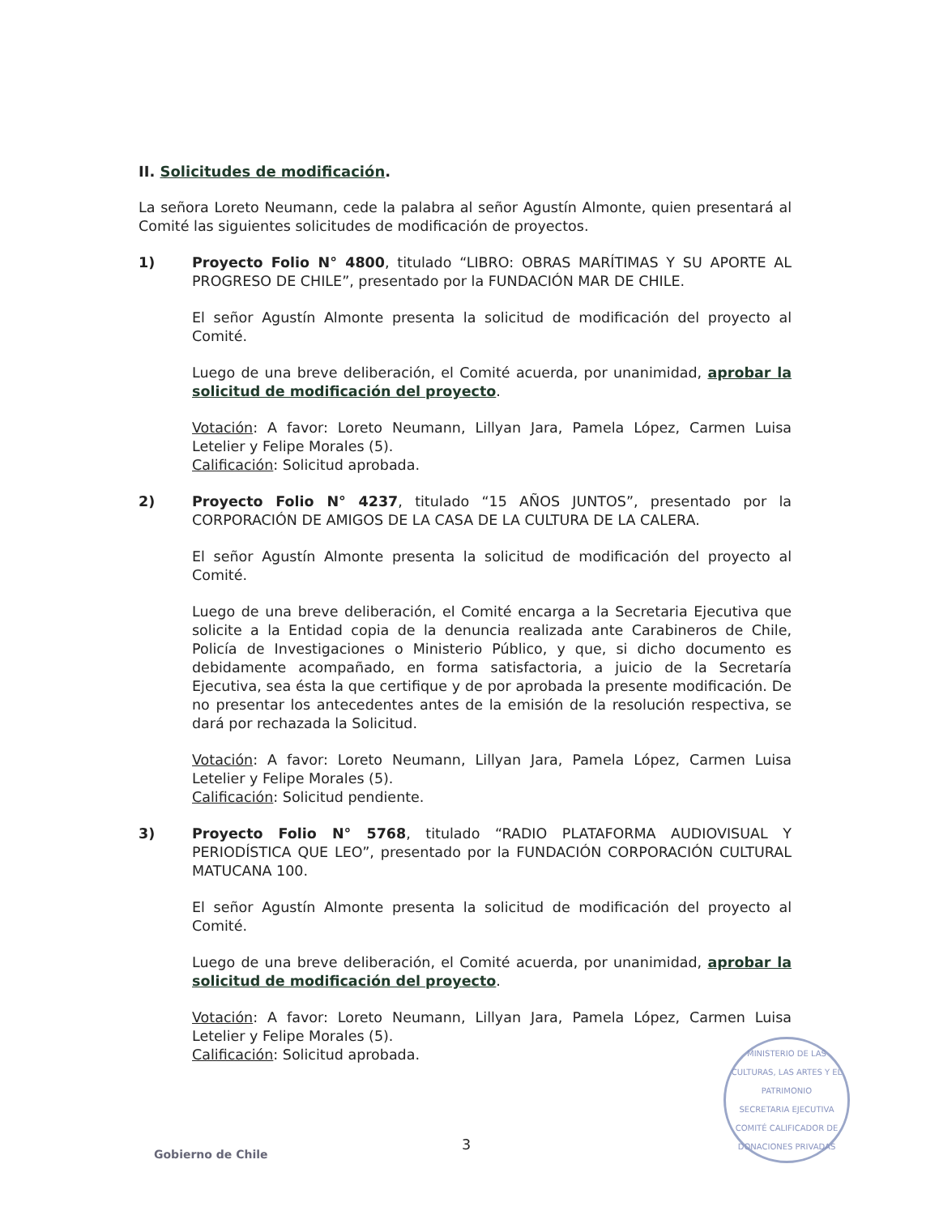II. Solicitudes de modificación.
La señora Loreto Neumann, cede la palabra al señor Agustín Almonte, quien presentará al Comité las siguientes solicitudes de modificación de proyectos.
1) Proyecto Folio N° 4800, titulado “LIBRO: OBRAS MARÍTIMAS Y SU APORTE AL PROGRESO DE CHILE”, presentado por la FUNDACIÓN MAR DE CHILE.
El señor Agustín Almonte presenta la solicitud de modificación del proyecto al Comité.
Luego de una breve deliberación, el Comité acuerda, por unanimidad, aprobar la solicitud de modificación del proyecto.
Votación: A favor: Loreto Neumann, Lillyan Jara, Pamela López, Carmen Luisa Letelier y Felipe Morales (5).
Calificación: Solicitud aprobada.
2) Proyecto Folio N° 4237, titulado “15 AÑOS JUNTOS”, presentado por la CORPORACIÓN DE AMIGOS DE LA CASA DE LA CULTURA DE LA CALERA.
El señor Agustín Almonte presenta la solicitud de modificación del proyecto al Comité.
Luego de una breve deliberación, el Comité encarga a la Secretaria Ejecutiva que solicite a la Entidad copia de la denuncia realizada ante Carabineros de Chile, Policía de Investigaciones o Ministerio Público, y que, si dicho documento es debidamente acompañado, en forma satisfactoria, a juicio de la Secretaría Ejecutiva, sea ésta la que certifique y de por aprobada la presente modificación. De no presentar los antecedentes antes de la emisión de la resolución respectiva, se dará por rechazada la Solicitud.
Votación: A favor: Loreto Neumann, Lillyan Jara, Pamela López, Carmen Luisa Letelier y Felipe Morales (5).
Calificación: Solicitud pendiente.
3) Proyecto Folio N° 5768, titulado “RADIO PLATAFORMA AUDIOVISUAL Y PERIODÍSTICA QUE LEO”, presentado por la FUNDACIÓN CORPORACIÓN CULTURAL MATUCANA 100.
El señor Agustín Almonte presenta la solicitud de modificación del proyecto al Comité.
Luego de una breve deliberación, el Comité acuerda, por unanimidad, aprobar la solicitud de modificación del proyecto.
Votación: A favor: Loreto Neumann, Lillyan Jara, Pamela López, Carmen Luisa Letelier y Felipe Morales (5).
Calificación: Solicitud aprobada.
MINISTERIO DE LAS CULTURAS, LAS ARTES Y EL PATRIMONIO
SECRETARIA EJECUTIVA
COMITÉ CALIFICADOR DE DONACIONES PRIVADAS
3
Gobierno de Chile